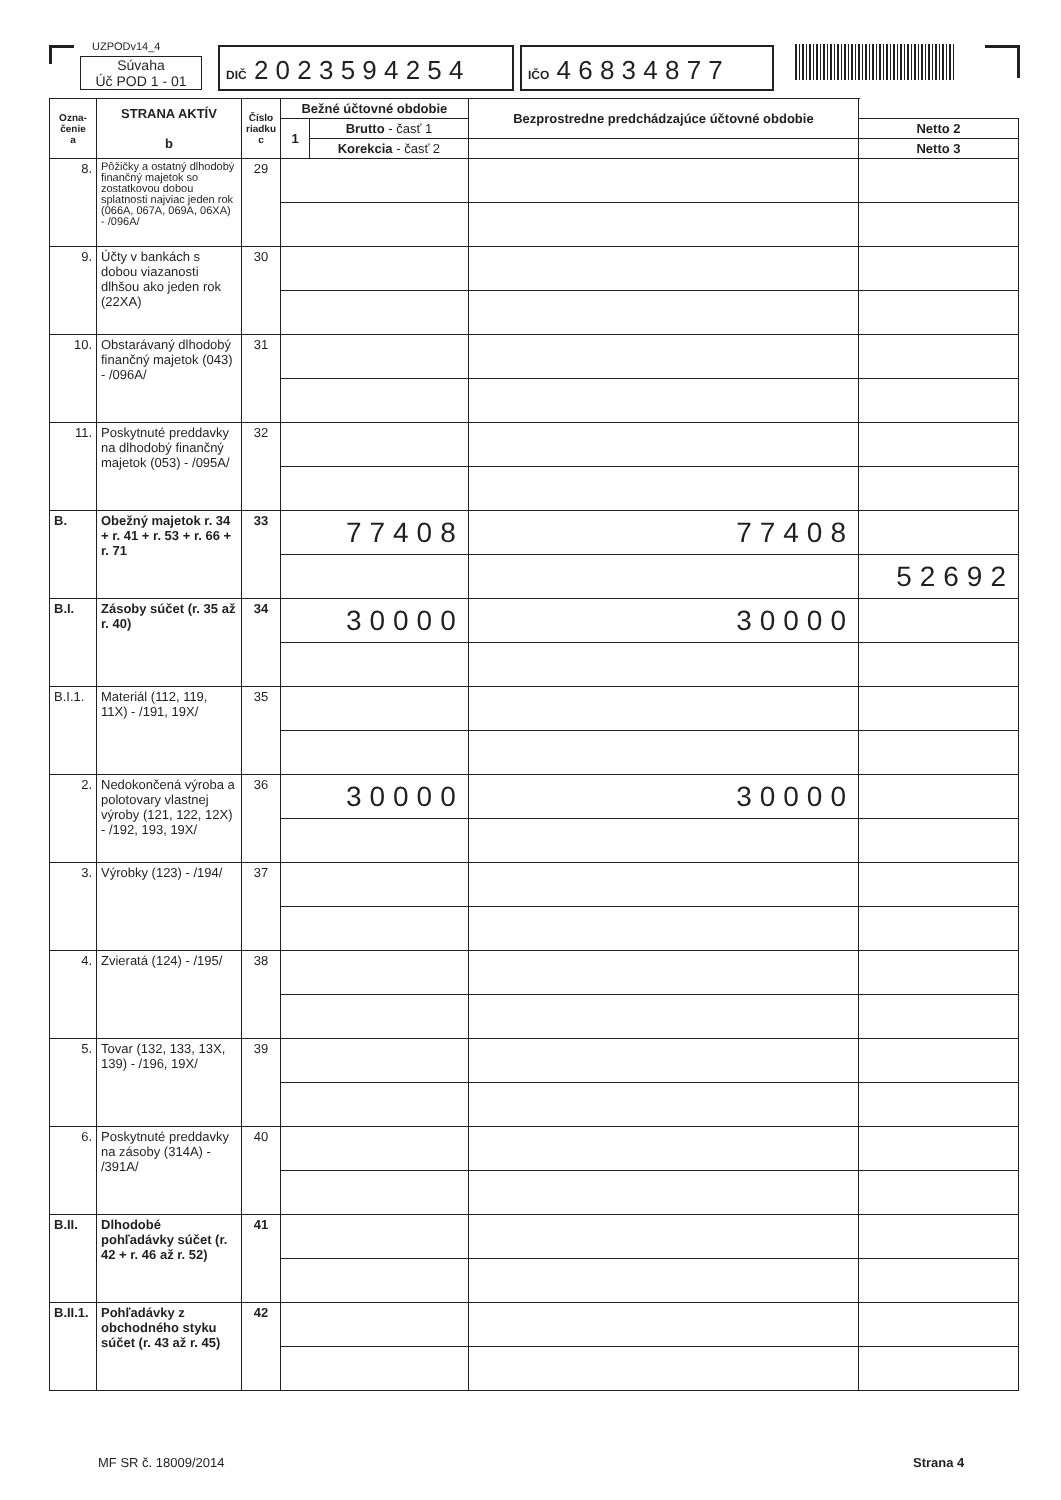UZPODv14_4
Súvaha
Úč POD 1 - 01
DIČ 2 0 2 3 5 9 4 2 5 4
IČO 4 6 8 3 4 8 7 7
| Ozna- čenie a | STRANA AKTÍV b | Číslo riadku c | Bežné účtovné obdobie | | Bezprostredne predchádzajúce účtovné obdobie | | |
| --- | --- | --- | --- | --- | --- | --- | --- |
| | | | 1 | Brutto - časť 1 | | | Netto 2 |
| | | | | Korekcia - časť 2 | | Netto 3 | |
| 8. | Pôžičky a ostatný dlhodobý finančný majetok so zostatkovou dobou splatnosti najviac jeden rok (066A, 067A, 069A, 06XA) - /096A/ | 29 | | | | | |
| 9. | Účty v bankách s dobou viazanosti dlhšou ako jeden rok (22XA) | 30 | | | | | |
| 10. | Obstarávaný dlhodobý finančný majetok (043) - /096A/ | 31 | | | | | |
| 11. | Poskytnuté preddavky na dlhodobý finančný majetok (053) - /095A/ | 32 | | | | | |
| B. | Obežný majetok r. 34 + r. 41 + r. 53 + r. 66 + r. 71 | 33 | 77408 | | 77408 | | |
| | | | | | | 52692 | |
| B.I. | Zásoby súčet (r. 35 až r. 40) | 34 | 30000 | | 30000 | | |
| B.I.1. | Materiál (112, 119, 11X) - /191, 19X/ | 35 | | | | | |
| 2. | Nedokončená výroba a polotovary vlastnej výroby (121, 122, 12X) - /192, 193, 19X/ | 36 | 30000 | | 30000 | | |
| 3. | Výrobky (123) - /194/ | 37 | | | | | |
| 4. | Zvieratá (124) - /195/ | 38 | | | | | |
| 5. | Tovar (132, 133, 13X, 139) - /196, 19X/ | 39 | | | | | |
| 6. | Poskytnuté preddavky na zásoby (314A) - /391A/ | 40 | | | | | |
| B.II. | Dlhodobé pohľadávky súčet (r. 42 + r. 46 až r. 52) | 41 | | | | | |
| B.II.1. | Pohľadávky z obchodného styku súčet (r. 43 až r. 45) | 42 | | | | | |
MF SR č. 18009/2014 Strana 4